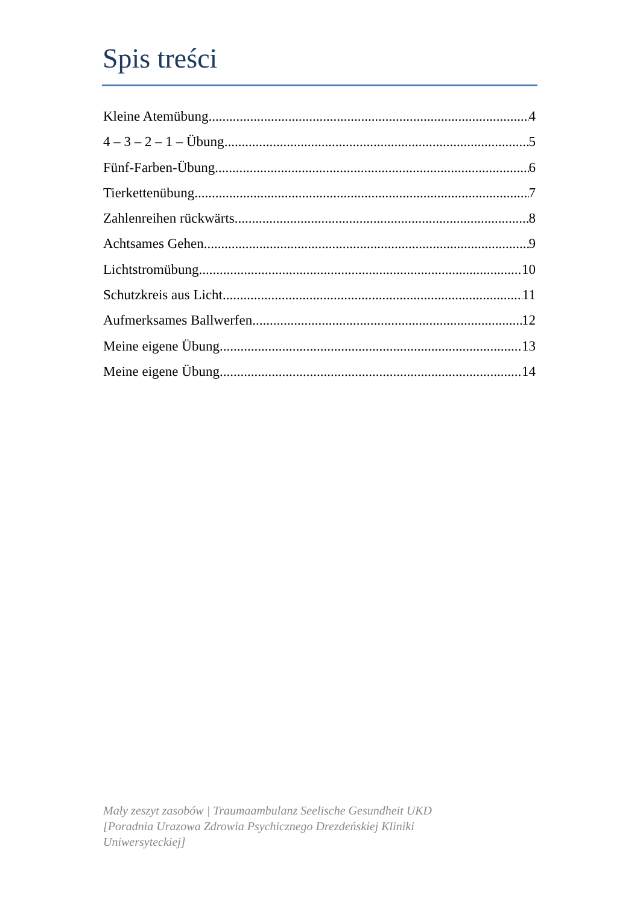Spis treści
Kleine Atemübung 4
4 – 3 – 2 – 1 – Übung 5
Fünf-Farben-Übung 6
Tierkettenübung 7
Zahlenreihen rückwärts 8
Achtsames Gehen 9
Lichtstromübung 10
Schutzkreis aus Licht 11
Aufmerksames Ballwerfen 12
Meine eigene Übung 13
Meine eigene Übung 14
Mały zeszyt zasobów | Traumaambulanz Seelische Gesundheit UKD
[Poradnia Urazowa Zdrowia Psychicznego Drezdeńskiej Kliniki
Uniwersyteckiej]